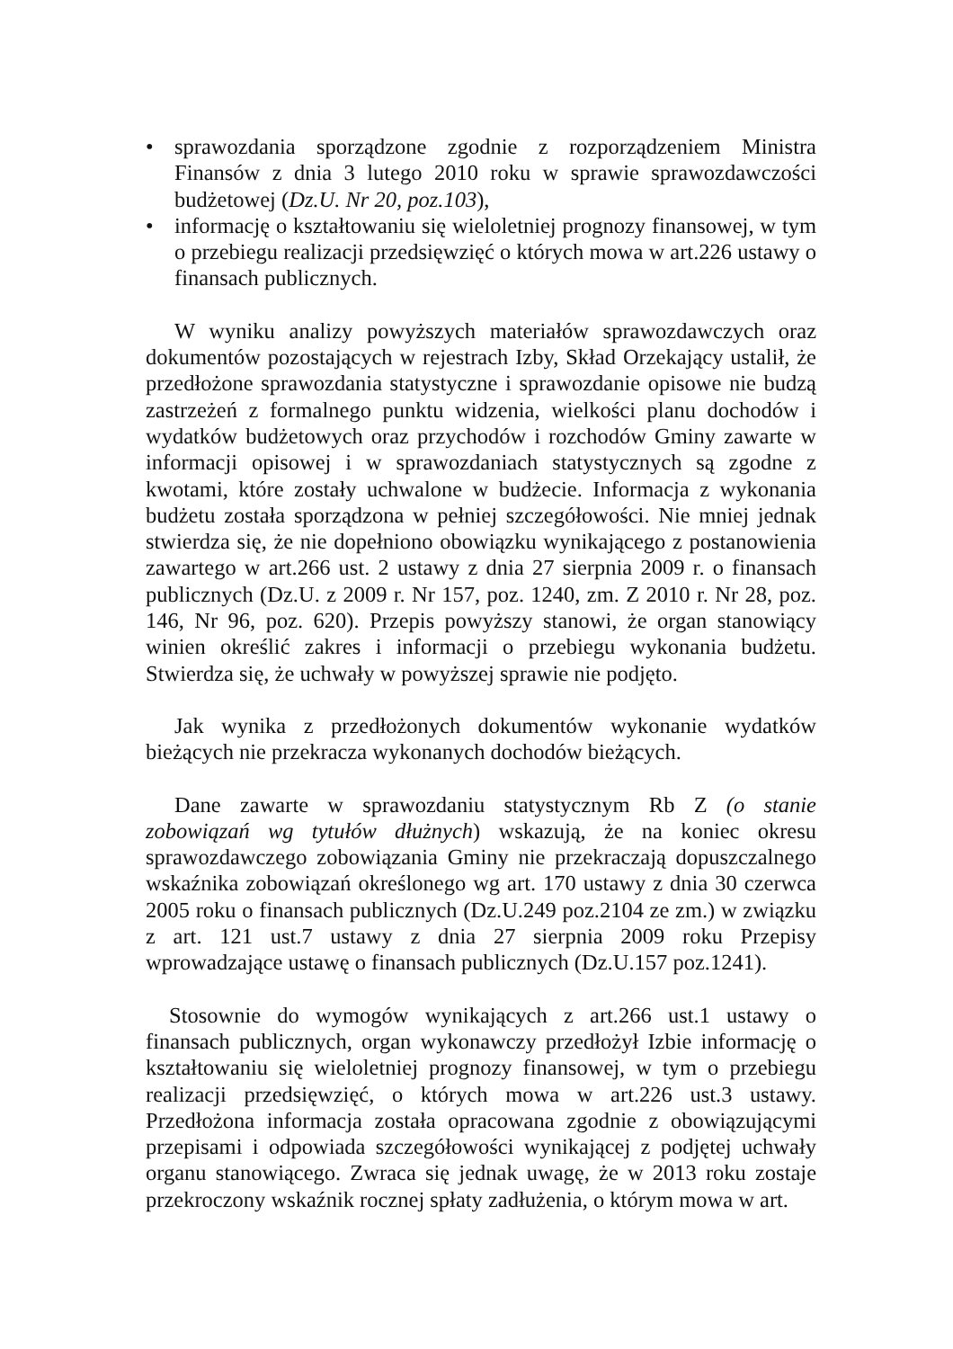• sprawozdania sporządzone zgodnie z rozporządzeniem Ministra Finansów z dnia 3 lutego 2010 roku w sprawie sprawozdawczości budżetowej (Dz.U. Nr 20, poz.103),
• informację o kształtowaniu się wieloletniej prognozy finansowej, w tym o przebiegu realizacji przedsięwzięć o których mowa w art.226 ustawy o finansach publicznych.
W wyniku analizy powyższych materiałów sprawozdawczych oraz dokumentów pozostających w rejestrach Izby, Skład Orzekający ustalił, że przedłożone sprawozdania statystyczne i sprawozdanie opisowe nie budzą zastrzeżeń z formalnego punktu widzenia, wielkości planu dochodów i wydatków budżetowych oraz przychodów i rozchodów Gminy zawarte w informacji opisowej i w sprawozdaniach statystycznych są zgodne z kwotami, które zostały uchwalone w budżecie. Informacja z wykonania budżetu została sporządzona w pełniej szczegółowości. Nie mniej jednak stwierdza się, że nie dopełniono obowiązku wynikającego z postanowienia zawartego w art.266 ust. 2 ustawy z dnia 27 sierpnia 2009 r. o finansach publicznych (Dz.U. z 2009 r. Nr 157, poz. 1240, zm. Z 2010 r. Nr 28, poz. 146, Nr 96, poz. 620). Przepis powyższy stanowi, że organ stanowiący winien określić zakres i informacji o przebiegu wykonania budżetu. Stwierdza się, że uchwały w powyższej sprawie nie podjęto.
Jak wynika z przedłożonych dokumentów wykonanie wydatków bieżących nie przekracza wykonanych dochodów bieżących.
Dane zawarte w sprawozdaniu statystycznym Rb Z (o stanie zobowiązań wg tytułów dłużnych) wskazują, że na koniec okresu sprawozdawczego zobowiązania Gminy nie przekraczają dopuszczalnego wskaźnika zobowiązań określonego wg art. 170 ustawy z dnia 30 czerwca 2005 roku o finansach publicznych (Dz.U.249 poz.2104 ze zm.) w związku z art. 121 ust.7 ustawy z dnia 27 sierpnia 2009 roku Przepisy wprowadzające ustawę o finansach publicznych (Dz.U.157 poz.1241).
Stosownie do wymogów wynikających z art.266 ust.1 ustawy o finansach publicznych, organ wykonawczy przedłożył Izbie informację o kształtowaniu się wieloletniej prognozy finansowej, w tym o przebiegu realizacji przedsięwzięć, o których mowa w art.226 ust.3 ustawy. Przedłożona informacja została opracowana zgodnie z obowiązującymi przepisami i odpowiada szczegółowości wynikającej z podjętej uchwały organu stanowiącego. Zwraca się jednak uwagę, że w 2013 roku zostaje przekroczony wskaźnik rocznej spłaty zadłużenia, o którym mowa w art.